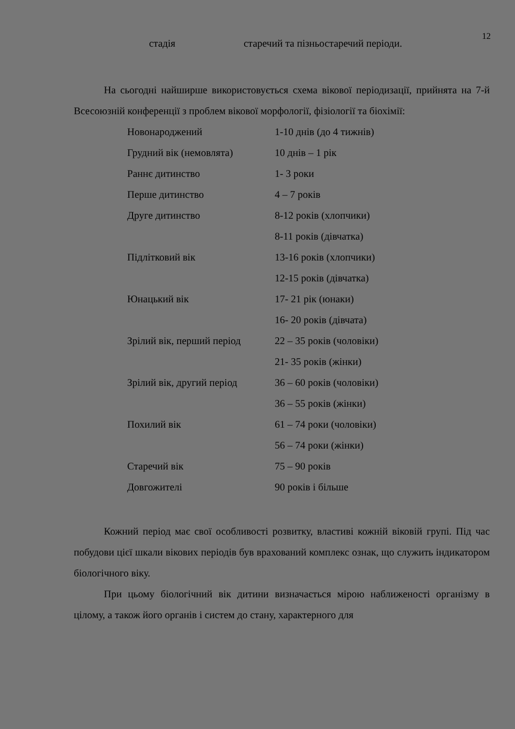12
стадія старечий та пізньостаречий періоди.
На сьогодні найширше використовується схема вікової періодизації, прийнята на 7-й Всесоюзній конференції з проблем вікової морфології, фізіології та біохімії:
| Новонароджений | 1-10 днів (до 4 тижнів) |
| Грудний вік (немовлята) | 10 днів – 1 рік |
| Раннє дитинство | 1- 3 роки |
| Перше дитинство | 4 – 7 років |
| Друге дитинство | 8-12 років (хлопчики) |
| | 8-11 років (дівчатка) |
| Підлітковий вік | 13-16 років (хлопчики) |
| | 12-15 років (дівчатка) |
| Юнацький вік | 17- 21 рік (юнаки) |
| | 16- 20 років (дівчата) |
| Зрілий вік, перший період | 22 – 35 років (чоловіки) |
| | 21- 35 років (жінки) |
| Зрілий вік, другий період | 36 – 60 років (чоловіки) |
| | 36 – 55 років (жінки) |
| Похилий вік | 61 – 74 роки (чоловіки) |
| | 56 – 74 роки (жінки) |
| Старечий вік | 75 – 90 років |
| Довгожителі | 90 років і більше |
Кожний період має свої особливості розвитку, властиві кожній віковій групі. Під час побудови цієї шкали вікових періодів був врахований комплекс ознак, що служить індикатором біологічного віку.
При цьому біологічний вік дитини визначається мірою наближеності організму в цілому, а також його органів і систем до стану, характерного для